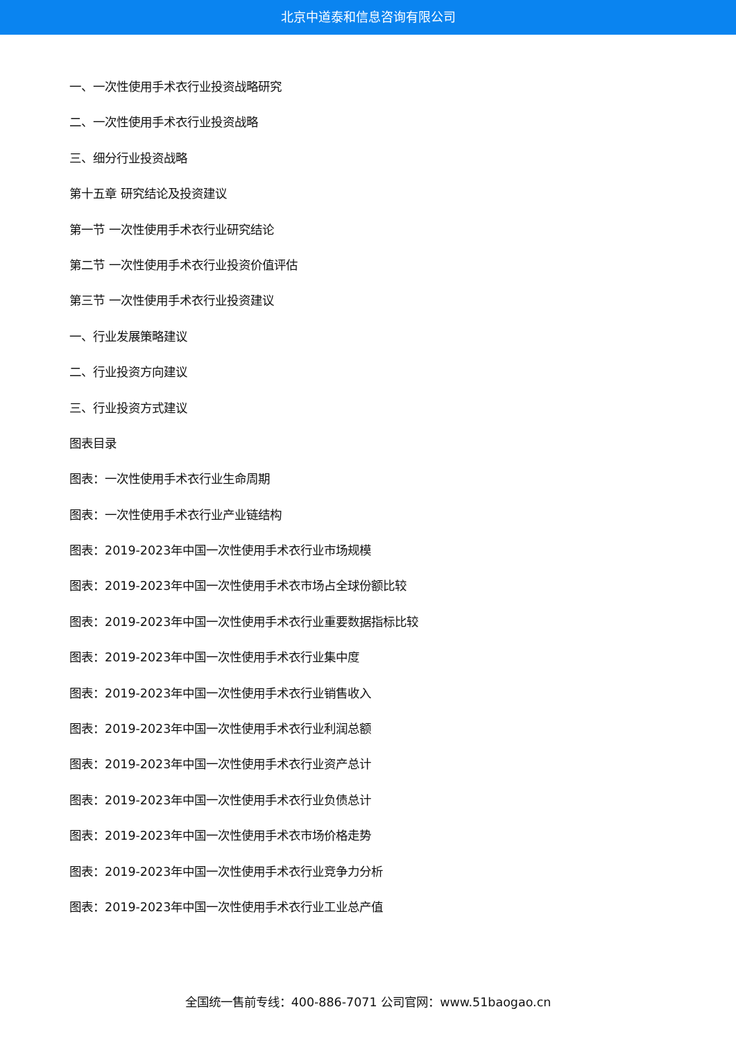北京中道泰和信息咨询有限公司
一、一次性使用手术衣行业投资战略研究
二、一次性使用手术衣行业投资战略
三、细分行业投资战略
第十五章 研究结论及投资建议
第一节 一次性使用手术衣行业研究结论
第二节 一次性使用手术衣行业投资价值评估
第三节 一次性使用手术衣行业投资建议
一、行业发展策略建议
二、行业投资方向建议
三、行业投资方式建议
图表目录
图表：一次性使用手术衣行业生命周期
图表：一次性使用手术衣行业产业链结构
图表：2019-2023年中国一次性使用手术衣行业市场规模
图表：2019-2023年中国一次性使用手术衣市场占全球份额比较
图表：2019-2023年中国一次性使用手术衣行业重要数据指标比较
图表：2019-2023年中国一次性使用手术衣行业集中度
图表：2019-2023年中国一次性使用手术衣行业销售收入
图表：2019-2023年中国一次性使用手术衣行业利润总额
图表：2019-2023年中国一次性使用手术衣行业资产总计
图表：2019-2023年中国一次性使用手术衣行业负债总计
图表：2019-2023年中国一次性使用手术衣市场价格走势
图表：2019-2023年中国一次性使用手术衣行业竞争力分析
图表：2019-2023年中国一次性使用手术衣行业工业总产值
全国统一售前专线：400-886-7071 公司官网：www.51baogao.cn